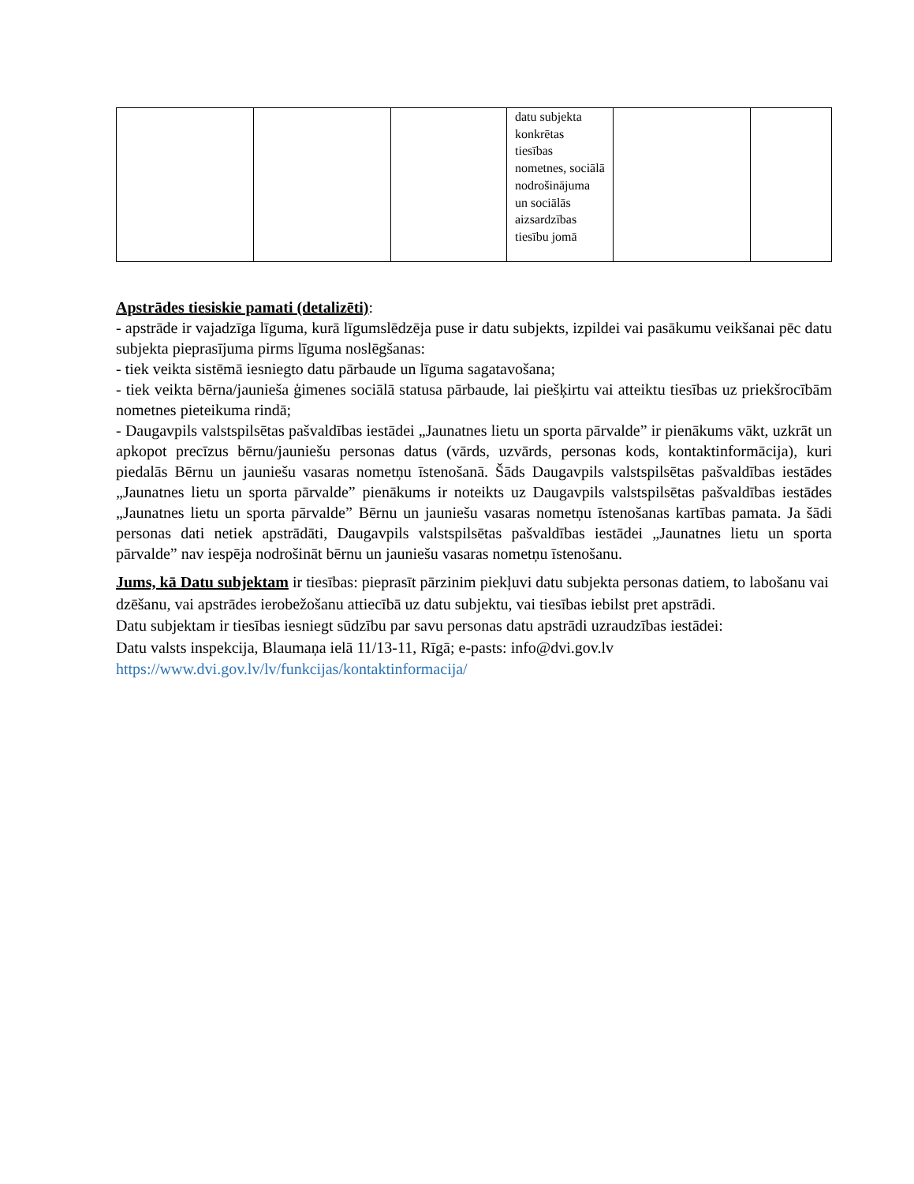| | | | datu subjekta konkrētas tiesības nometnes, sociālā nodrošinājuma un sociālās aizsardzības tiesību jomā | | |
Apstrādes tiesiskie pamati (detalizēti):
- apstrāde ir vajadzīga līguma, kurā līgumslēdzēja puse ir datu subjekts, izpildei vai pasākumu veikšanai pēc datu subjekta pieprasījuma pirms līguma noslēgšanas:
- tiek veikta sistēmā iesniegto datu pārbaude un līguma sagatavošana;
- tiek veikta bērna/jaunieša ģimenes sociālā statusa pārbaude, lai piešķirtu vai atteiktu tiesības uz priekšrocībām nometnes pieteikuma rindā;
- Daugavpils valstspilsētas pašvaldības iestādei „Jaunatnes lietu un sporta pārvalde” ir pienākums vākt, uzkrāt un apkopot precīzus bērnu/jauniešu personas datus (vārds, uzvārds, personas kods, kontaktinformācija), kuri piedalās Bērnu un jauniešu vasaras nometņu īstenošanā. Šāds Daugavpils valstspilsētas pašvaldības iestādes „Jaunatnes lietu un sporta pārvalde” pienākums ir noteikts uz Daugavpils valstspilsētas pašvaldības iestādes „Jaunatnes lietu un sporta pārvalde” Bērnu un jauniešu vasaras nometņu īstenošanas kartības pamata. Ja šādi personas dati netiek apstrādāti, Daugavpils valstspilsētas pašvaldības iestādei „Jaunatnes lietu un sporta pārvalde” nav iespēja nodrošināt bērnu un jauniešu vasaras nometņu īstenošanu.
Jums, kā Datu subjektam ir tiesības: pieprasīt pārzinim piekļuvi datu subjekta personas datiem, to labošanu vai dzēšanu, vai apstrādes ierobežošanu attiecībā uz datu subjektu, vai tiesības iebilst pret apstrādi.
Datu subjektam ir tiesības iesniegt sūdzību par savu personas datu apstrādi uzraudzības iestādei:
Datu valsts inspekcija, Blaumaņa ielā 11/13-11, Rīgā; e-pasts: info@dvi.gov.lv
https://www.dvi.gov.lv/lv/funkcijas/kontaktinformacija/